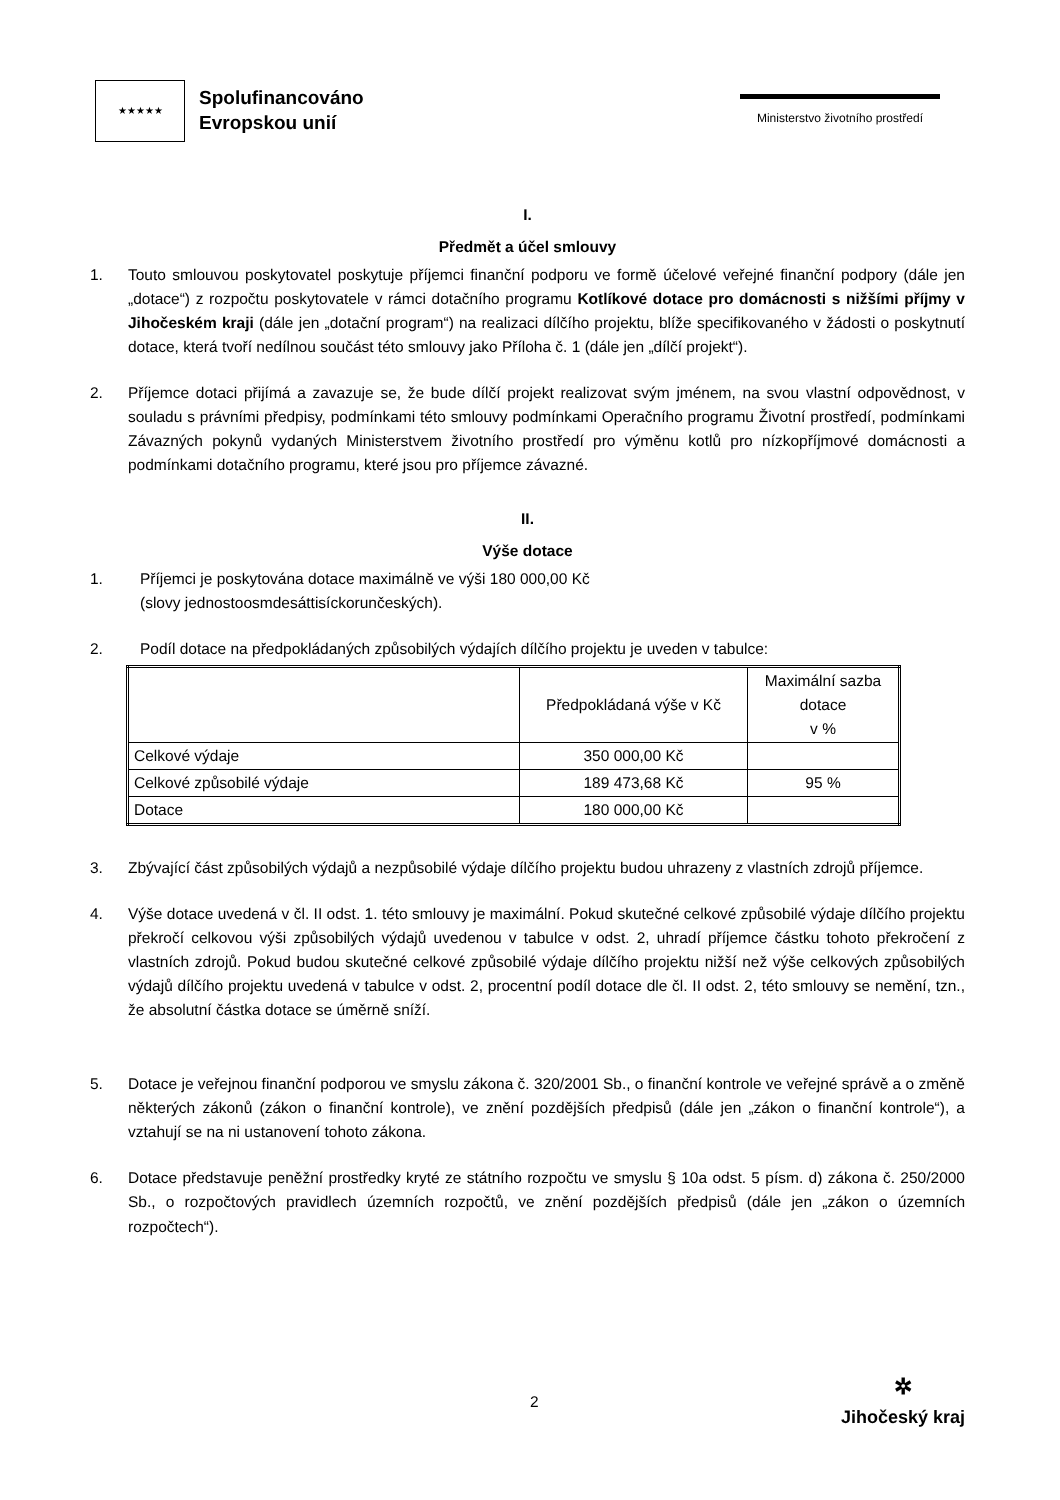★★★★★
Spolufinancováno
Evropskou unií
Ministerstvo životního prostředí
I.
Předmět a účel smlouvy
1. Touto smlouvou poskytovatel poskytuje příjemci finanční podporu ve formě účelové veřejné finanční podpory (dále jen „dotace“) z rozpočtu poskytovatele v rámci dotačního programu Kotlíkové dotace pro domácnosti s nižšími příjmy v Jihočeském kraji (dále jen „dotační program“) na realizaci dílčího projektu, blíže specifikovaného v žádosti o poskytnutí dotace, která tvoří nedílnou součást této smlouvy jako Příloha č. 1 (dále jen „dílčí projekt“).
2. Příjemce dotaci přijímá a zavazuje se, že bude dílčí projekt realizovat svým jménem, na svou vlastní odpovědnost, v souladu s právními předpisy, podmínkami této smlouvy podmínkami Operačního programu Životní prostředí, podmínkami Závazných pokynů vydaných Ministerstvem životního prostředí pro výměnu kotlů pro nízkopříjmové domácnosti a podmínkami dotačního programu, které jsou pro příjemce závazné.
II.
Výše dotace
1. Příjemci je poskytována dotace maximálně ve výši 180 000,00 Kč
(slovy jednostoosmdesáttisíckorunčeských).
2. Podíl dotace na předpokládaných způsobilých výdajích dílčího projektu je uveden v tabulce:
| | Předpokládaná výše v Kč | Maximální sazba dotace v % |
| --- | --- | --- |
| Celkové výdaje | 350 000,00 Kč | |
| Celkové způsobilé výdaje | 189 473,68 Kč | 95 % |
| Dotace | 180 000,00 Kč | |
3. Zbývající část způsobilých výdajů a nezpůsobilé výdaje dílčího projektu budou uhrazeny z vlastních zdrojů příjemce.
4. Výše dotace uvedená v čl. II odst. 1. této smlouvy je maximální. Pokud skutečné celkové způsobilé výdaje dílčího projektu překročí celkovou výši způsobilých výdajů uvedenou v tabulce v odst. 2, uhradí příjemce částku tohoto překročení z vlastních zdrojů. Pokud budou skutečné celkové způsobilé výdaje dílčího projektu nižší než výše celkových způsobilých výdajů dílčího projektu uvedená v tabulce v odst. 2, procentní podíl dotace dle čl. II odst. 2, této smlouvy se nemění, tzn., že absolutní částka dotace se úměrně sníží.
5. Dotace je veřejnou finanční podporou ve smyslu zákona č. 320/2001 Sb., o finanční kontrole ve veřejné správě a o změně některých zákonů (zákon o finanční kontrole), ve znění pozdějších předpisů (dále jen „zákon o finanční kontrole“), a vztahují se na ni ustanovení tohoto zákona.
6. Dotace představuje peněžní prostředky kryté ze státního rozpočtu ve smyslu § 10a odst. 5 písm. d) zákona č. 250/2000 Sb., o rozpočtových pravidlech územních rozpočtů, ve znění pozdějších předpisů (dále jen „zákon o územních rozpočtech“).
2
✲
Jihočeský kraj